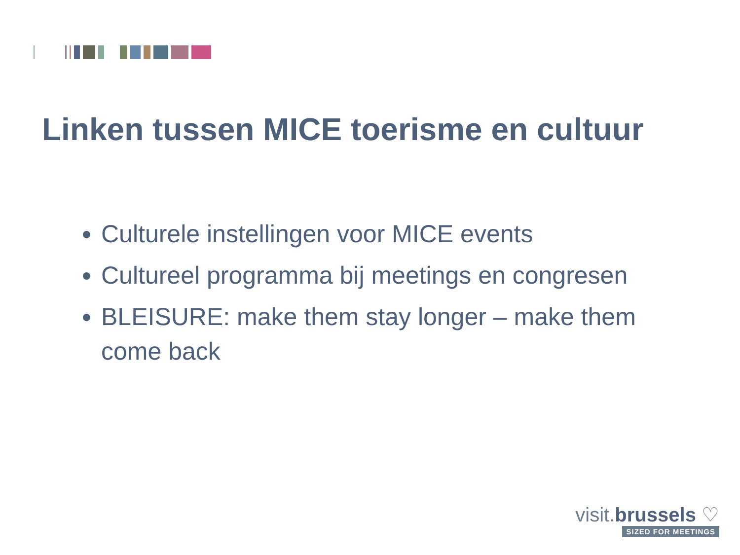Linken tussen MICE toerisme en cultuur
Culturele instellingen voor MICE events
Cultureel programma bij meetings en congresen
BLEISURE: make them stay longer – make them come back
visit.brussels ♡
SIZED FOR MEETINGS